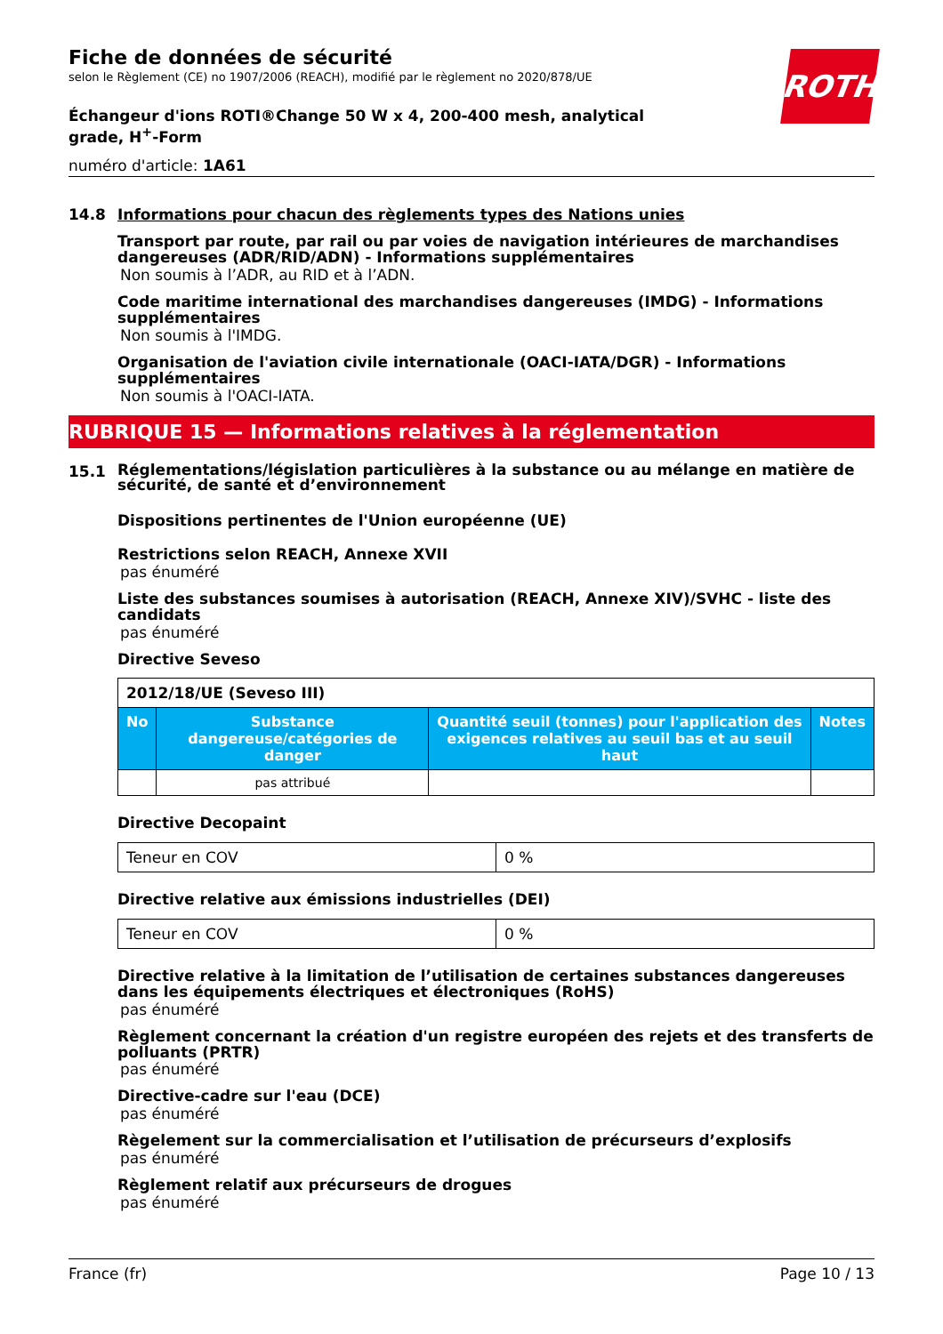ROTH
Fiche de données de sécurité
selon le Règlement (CE) no 1907/2006 (REACH), modifié par le règlement no 2020/878/UE
Échangeur d'ions ROTI®Change 50 W x 4, 200-400 mesh, analytical grade, H<sup>+</sup>-Form
numéro d'article: 1A61
14.8 Informations pour chacun des règlements types des Nations unies
Transport par route, par rail ou par voies de navigation intérieures de marchandises dangereuses (ADR/RID/ADN) - Informations supplémentaires
Non soumis à l’ADR, au RID et à l’ADN.
Code maritime international des marchandises dangereuses (IMDG) - Informations supplémentaires
Non soumis à l'IMDG.
Organisation de l'aviation civile internationale (OACI-IATA/DGR) - Informations supplémentaires
Non soumis à l'OACI-IATA.
RUBRIQUE 15 — Informations relatives à la réglementation
15.1 Réglementations/législation particulières à la substance ou au mélange en matière de sécurité, de santé et d’environnement
Dispositions pertinentes de l'Union européenne (UE)
Restrictions selon REACH, Annexe XVII
pas énuméré
Liste des substances soumises à autorisation (REACH, Annexe XIV)/SVHC - liste des candidats
pas énuméré
Directive Seveso
| 2012/18/UE (Seveso III) | | | |
| No | Substance dangereuse/catégories de danger | Quantité seuil (tonnes) pour l'application des exigences relatives au seuil bas et au seuil haut | Notes |
| | pas attribué | | |
Directive Decopaint
| Teneur en COV | 0 % |
Directive relative aux émissions industrielles (DEI)
| Teneur en COV | 0 % |
Directive relative à la limitation de l’utilisation de certaines substances dangereuses dans les équipements électriques et électroniques (RoHS)
pas énuméré
Règlement concernant la création d'un registre européen des rejets et des transferts de polluants (PRTR)
pas énuméré
Directive-cadre sur l'eau (DCE)
pas énuméré
Règelement sur la commercialisation et l’utilisation de précurseurs d’explosifs
pas énuméré
Règlement relatif aux précurseurs de drogues
pas énuméré
France (fr) Page 10 / 13